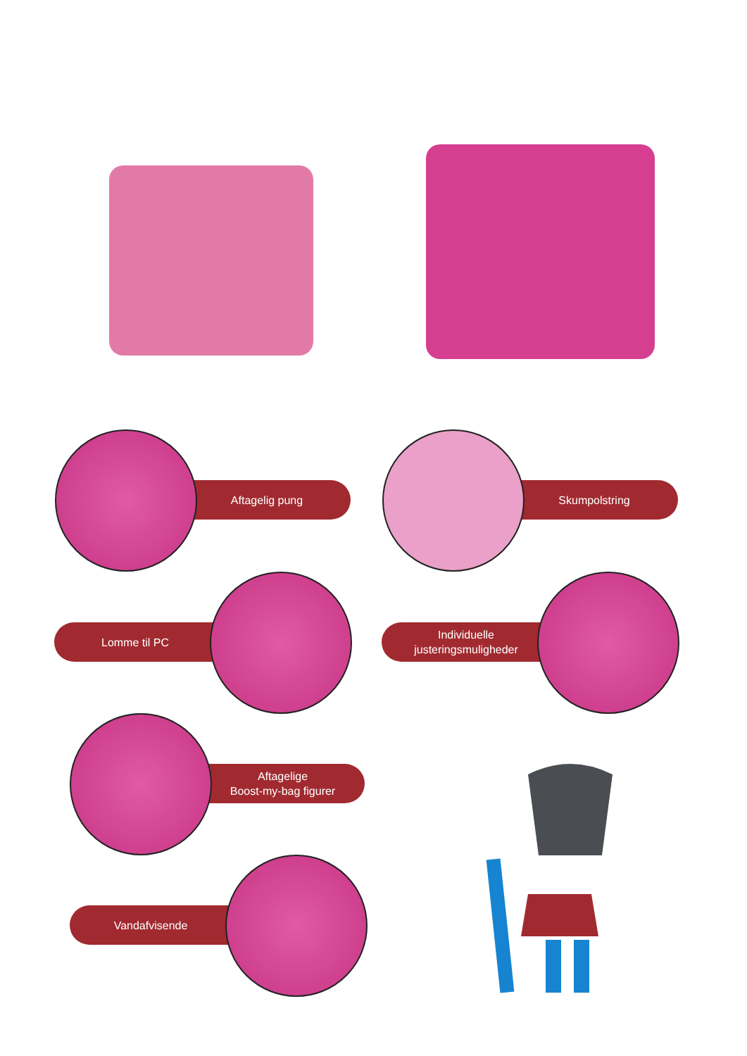Aftagelig pung Skumpolstring
Lomme til PC
Individuelle
justeringsmuligheder
Aftagelige
Boost-my-bag figurer
Vandafvisende